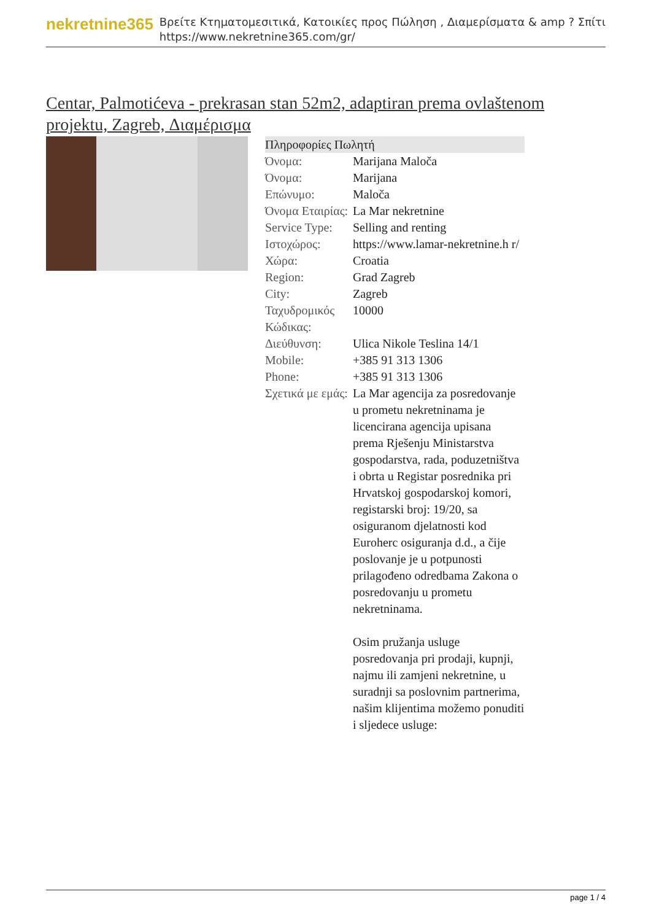nekretnine365
Βρείτε Κτηματομεσιτικά, Κατοικίες προς Πώληση , Διαμερίσματα & amp ? Σπίτι
https://www.nekretnine365.com/gr/
Centar, Palmotićeva - prekrasan stan 52m2, adaptiran prema ovlaštenom projektu, Zagreb, Διαμέρισμα
| Πληροφορίες Πωλητή | | |
| --- | --- | --- |
| Όνομα: | Marijana Maloča | |
| Όνομα: | Marijana | |
| Επώνυμο: | Maloča | |
| Όνομα Εταιρίας: | La Mar nekretnine | |
| Service Type: | Selling and renting | |
| Ιστοχώρος: | https://www.lamar-nekretnine.h r/ | |
| Χώρα: | Croatia | |
| Region: | Grad Zagreb | |
| City: | Zagreb | |
| Ταχυδρομικός Κώδικας: | 10000 | |
| Διεύθυνση: | Ulica Nikole Teslina 14/1 | |
| Mobile: | +385 91 313 1306 | |
| Phone: | +385 91 313 1306 | |
| Σχετικά με εμάς: | La Mar agencija za posredovanje u prometu nekretninama je licencirana agencija upisana prema Rješenju Ministarstva gospodarstva, rada, poduzetništva i obrta u Registar posrednika pri Hrvatskoj gospodarskoj komori, registarski broj: 19/20, sa osiguranom djelatnosti kod Euroherc osiguranja d.d., a čije poslovanje je u potpunosti prilagođeno odredbama Zakona o posredovanju u prometu nekretninama. Osim pružanja usluge posredovanja pri prodaji, kupnji, najmu ili zamjeni nekretnine, u suradnji sa poslovnim partnerima, našim klijentima možemo ponuditi i sljedece usluge: | |
page 1 / 4